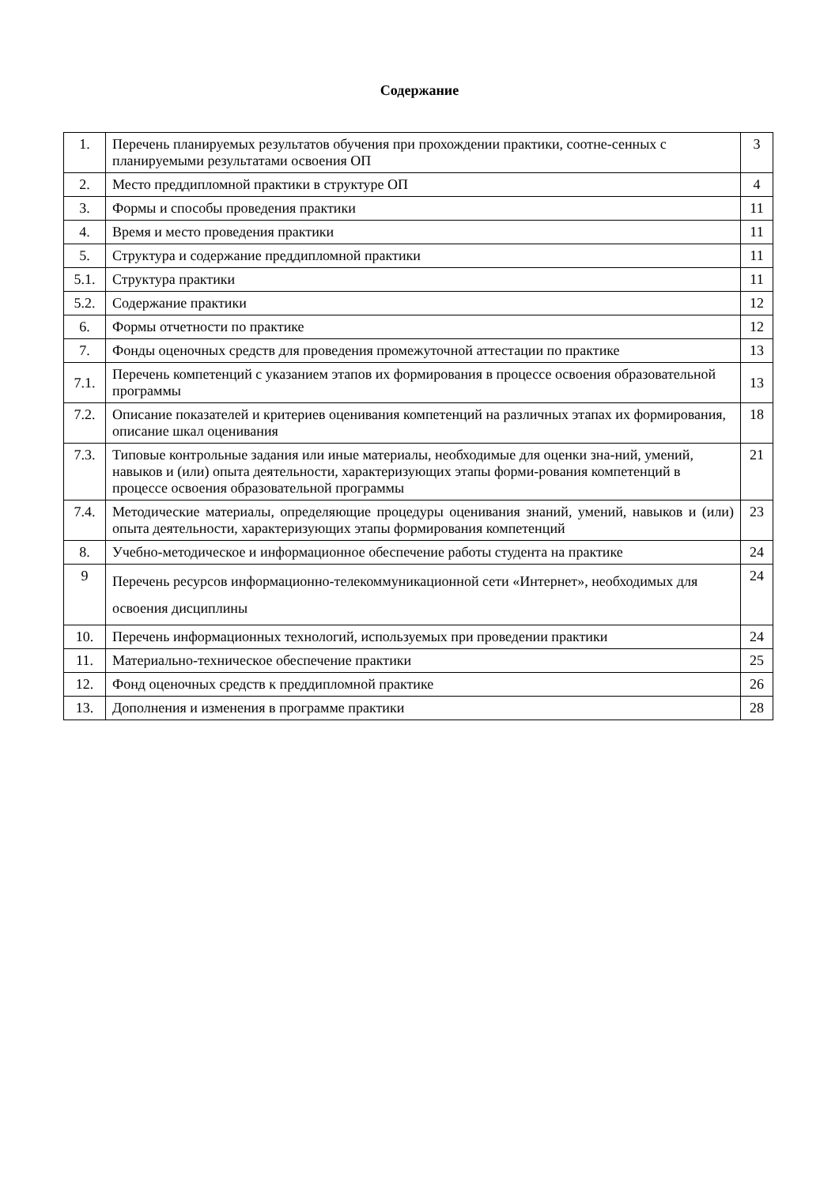Содержание
| 1. | Перечень планируемых результатов обучения при прохождении практики, соотне-сенных с планируемыми результатами освоения ОП | 3 |
| 2. | Место преддипломной практики в структуре ОП | 4 |
| 3. | Формы и способы проведения практики | 11 |
| 4. | Время и место проведения практики | 11 |
| 5. | Структура и содержание преддипломной практики | 11 |
| 5.1. | Структура практики | 11 |
| 5.2. | Содержание практики | 12 |
| 6. | Формы отчетности по практике | 12 |
| 7. | Фонды оценочных средств для проведения промежуточной аттестации по практике | 13 |
| 7.1. | Перечень компетенций с указанием этапов их формирования в процессе освоения образовательной программы | 13 |
| 7.2. | Описание показателей и критериев оценивания компетенций на различных этапах их формирования, описание шкал оценивания | 18 |
| 7.3. | Типовые контрольные задания или иные материалы, необходимые для оценки зна-ний, умений, навыков и (или) опыта деятельности, характеризующих этапы форми-рования компетенций в процессе освоения образовательной программы | 21 |
| 7.4. | Методические материалы, определяющие процедуры оценивания знаний, умений, навыков и (или) опыта деятельности, характеризующих этапы формирования компетенций | 23 |
| 8. | Учебно-методическое и информационное обеспечение работы студента на практике | 24 |
| 9 | Перечень ресурсов информационно-телекоммуникационной сети «Интернет», необходимых для освоения дисциплины | 24 |
| 10. | Перечень информационных технологий, используемых при проведении практики | 24 |
| 11. | Материально-техническое обеспечение практики | 25 |
| 12. | Фонд оценочных средств к преддипломной практике | 26 |
| 13. | Дополнения и изменения в программе практики | 28 |